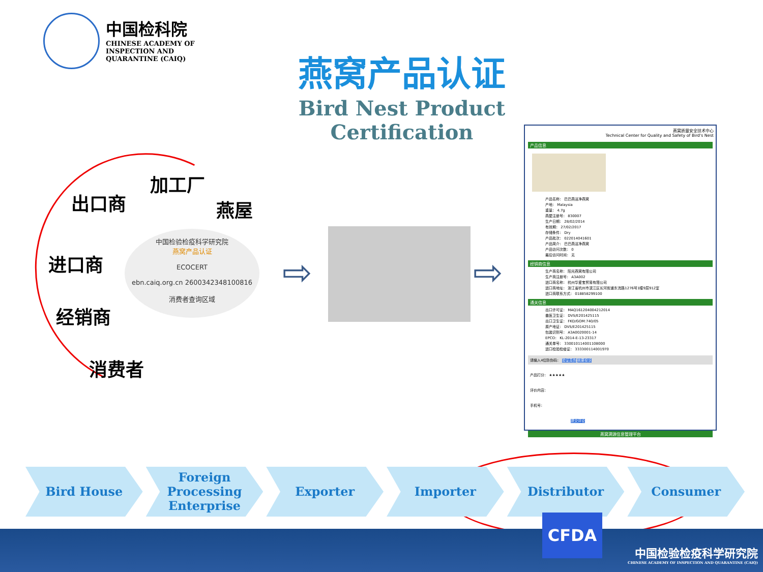中国检科院
CHINESE ACADEMY OF
INSPECTION AND
QUARANTINE (CAIQ)
燕窝产品认证
Bird Nest Product Certification
加工厂
出口商 燕屋
进口商
经销商
消费者
中国检验检疫科学研究院
燕窝产品认证
ECOCERT
ebn.caiq.org.cn 2600342348100816
消费者查询区域
⇨ ⇨
燕窝质量安全技术中心
Technical Center for Quality and Safety of Bird's Nest
产品信息
产品名称： 巴巴燕洁净燕窝
产地： Malaysia
重量： 4.7g
燕屋注册号： 830007
生产日期： 28/02/2014
有效期： 27/02/2017
存储条件： Dry
产品批次： 022014041601
产品简介： 巴巴燕洁净燕窝
产品访问次数： 0
最后访问时间： 无
经销商信息
生产商名称： 阳光燕窝有限公司
生产商注册号： A3A002
进口商名称： 杭州华爱宝贸易有限公司
进口商地址： 浙江省杭州市滨江区长河街道东流路1276号1幢9层912室
进口商联系方式： 018858299100
通关信息
出口许可证： MAQ161204004212014
兽医卫生证： DVS/E201425115
出口卫生证： FKD/GOM:740/05
原产地证： DVS/E201425115
包装识别号： A3A0020001-14
EPCO： KL-2014-E-13-23317
通关单号： 330010114001108000
进口检验检疫证： 333300114001970
请输入4位防伪码： 验证真伪 我要投诉
产品打分： ★★★★★
评价内容：
手机号：
提交评论
燕窝溯源信息管理平台
Bird House Foreign
Processing
Enterprise
Exporter Importer Distributor Consumer
CFDA
中国检验检疫科学研究院
CHINESE ACADEMY OF INSPECTION AND QUARANTINE (CAIQ)